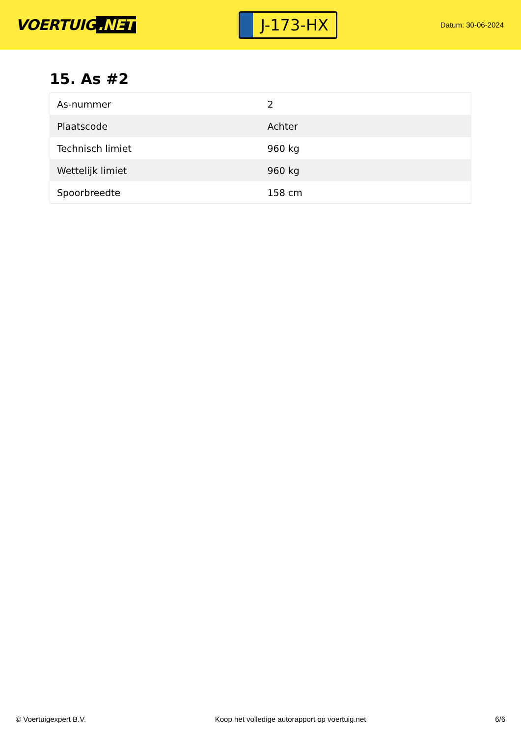VOERTUIG.NET
J-173-HX
Datum: 30-06-2024
15. As #2
| As-nummer | 2 |
| Plaatscode | Achter |
| Technisch limiet | 960 kg |
| Wettelijk limiet | 960 kg |
| Spoorbreedte | 158 cm |
© Voertuigexpert B.V. Koop het volledige autorapport op voertuig.net 6/6